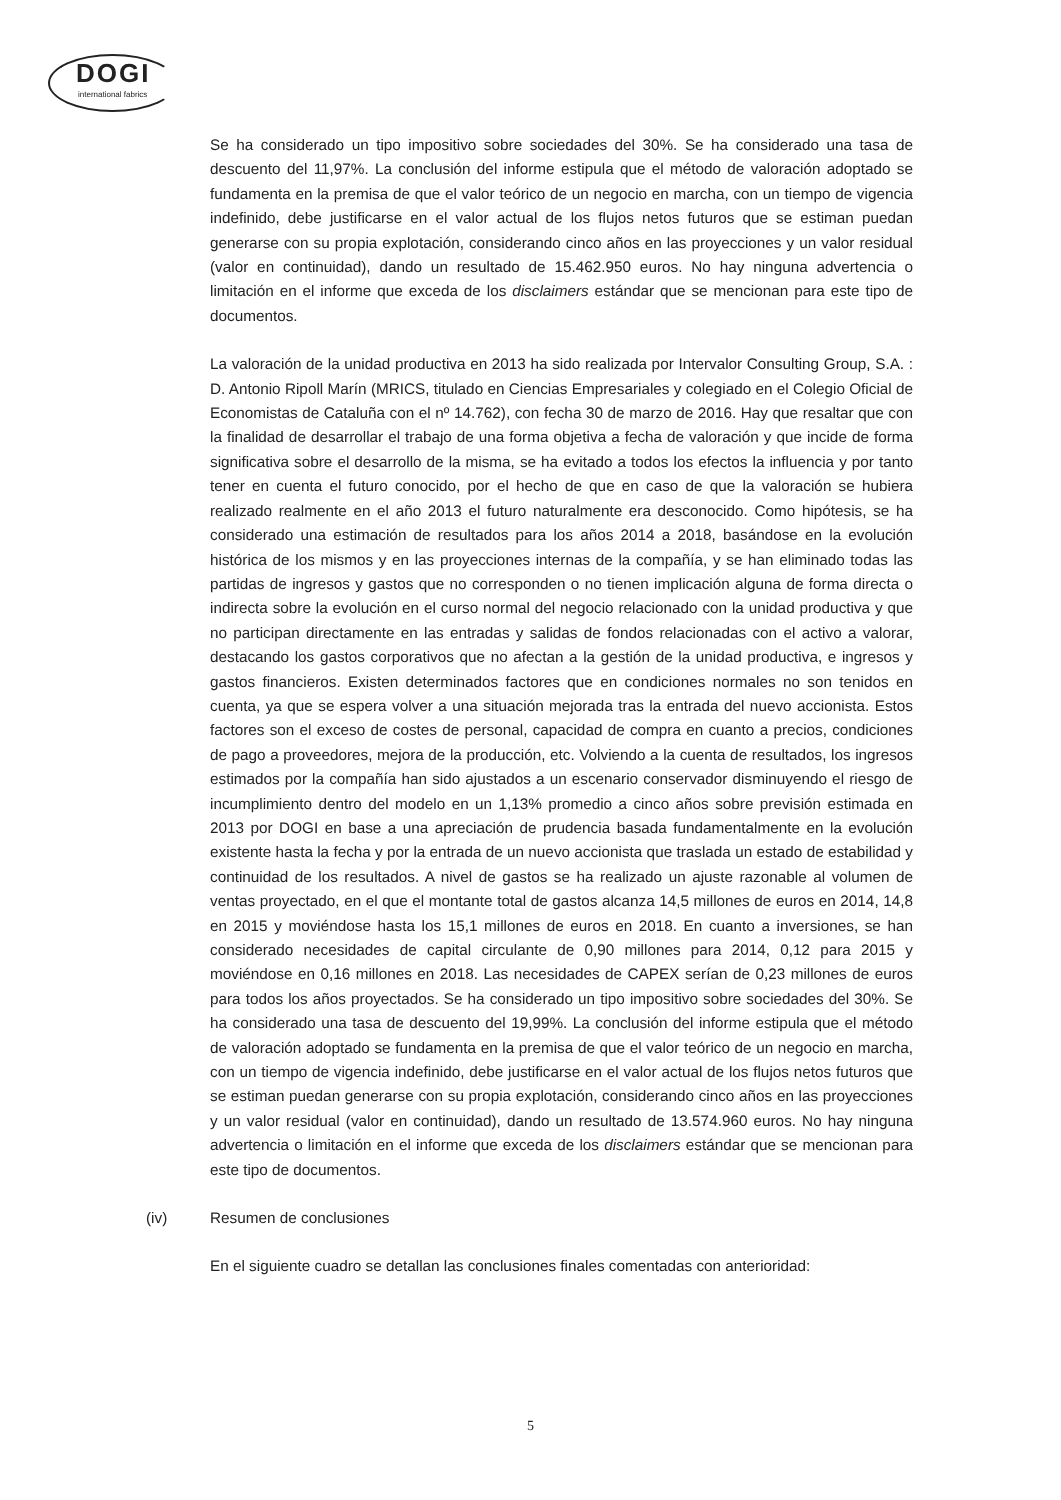DOGI
international fabrics
Se ha considerado un tipo impositivo sobre sociedades del 30%. Se ha considerado una tasa de descuento del 11,97%. La conclusión del informe estipula que el método de valoración adoptado se fundamenta en la premisa de que el valor teórico de un negocio en marcha, con un tiempo de vigencia indefinido, debe justificarse en el valor actual de los flujos netos futuros que se estiman puedan generarse con su propia explotación, considerando cinco años en las proyecciones y un valor residual (valor en continuidad), dando un resultado de 15.462.950 euros. No hay ninguna advertencia o limitación en el informe que exceda de los disclaimers estándar que se mencionan para este tipo de documentos.
La valoración de la unidad productiva en 2013 ha sido realizada por Intervalor Consulting Group, S.A. : D. Antonio Ripoll Marín (MRICS, titulado en Ciencias Empresariales y colegiado en el Colegio Oficial de Economistas de Cataluña con el nº 14.762), con fecha 30 de marzo de 2016. Hay que resaltar que con la finalidad de desarrollar el trabajo de una forma objetiva a fecha de valoración y que incide de forma significativa sobre el desarrollo de la misma, se ha evitado a todos los efectos la influencia y por tanto tener en cuenta el futuro conocido, por el hecho de que en caso de que la valoración se hubiera realizado realmente en el año 2013 el futuro naturalmente era desconocido. Como hipótesis, se ha considerado una estimación de resultados para los años 2014 a 2018, basándose en la evolución histórica de los mismos y en las proyecciones internas de la compañía, y se han eliminado todas las partidas de ingresos y gastos que no corresponden o no tienen implicación alguna de forma directa o indirecta sobre la evolución en el curso normal del negocio relacionado con la unidad productiva y que no participan directamente en las entradas y salidas de fondos relacionadas con el activo a valorar, destacando los gastos corporativos que no afectan a la gestión de la unidad productiva, e ingresos y gastos financieros. Existen determinados factores que en condiciones normales no son tenidos en cuenta, ya que se espera volver a una situación mejorada tras la entrada del nuevo accionista. Estos factores son el exceso de costes de personal, capacidad de compra en cuanto a precios, condiciones de pago a proveedores, mejora de la producción, etc. Volviendo a la cuenta de resultados, los ingresos estimados por la compañía han sido ajustados a un escenario conservador disminuyendo el riesgo de incumplimiento dentro del modelo en un 1,13% promedio a cinco años sobre previsión estimada en 2013 por DOGI en base a una apreciación de prudencia basada fundamentalmente en la evolución existente hasta la fecha y por la entrada de un nuevo accionista que traslada un estado de estabilidad y continuidad de los resultados. A nivel de gastos se ha realizado un ajuste razonable al volumen de ventas proyectado, en el que el montante total de gastos alcanza 14,5 millones de euros en 2014, 14,8 en 2015 y moviéndose hasta los 15,1 millones de euros en 2018. En cuanto a inversiones, se han considerado necesidades de capital circulante de 0,90 millones para 2014, 0,12 para 2015 y moviéndose en 0,16 millones en 2018. Las necesidades de CAPEX serían de 0,23 millones de euros para todos los años proyectados. Se ha considerado un tipo impositivo sobre sociedades del 30%. Se ha considerado una tasa de descuento del 19,99%. La conclusión del informe estipula que el método de valoración adoptado se fundamenta en la premisa de que el valor teórico de un negocio en marcha, con un tiempo de vigencia indefinido, debe justificarse en el valor actual de los flujos netos futuros que se estiman puedan generarse con su propia explotación, considerando cinco años en las proyecciones y un valor residual (valor en continuidad), dando un resultado de 13.574.960 euros. No hay ninguna advertencia o limitación en el informe que exceda de los disclaimers estándar que se mencionan para este tipo de documentos.
(iv) Resumen de conclusiones
En el siguiente cuadro se detallan las conclusiones finales comentadas con anterioridad:
5